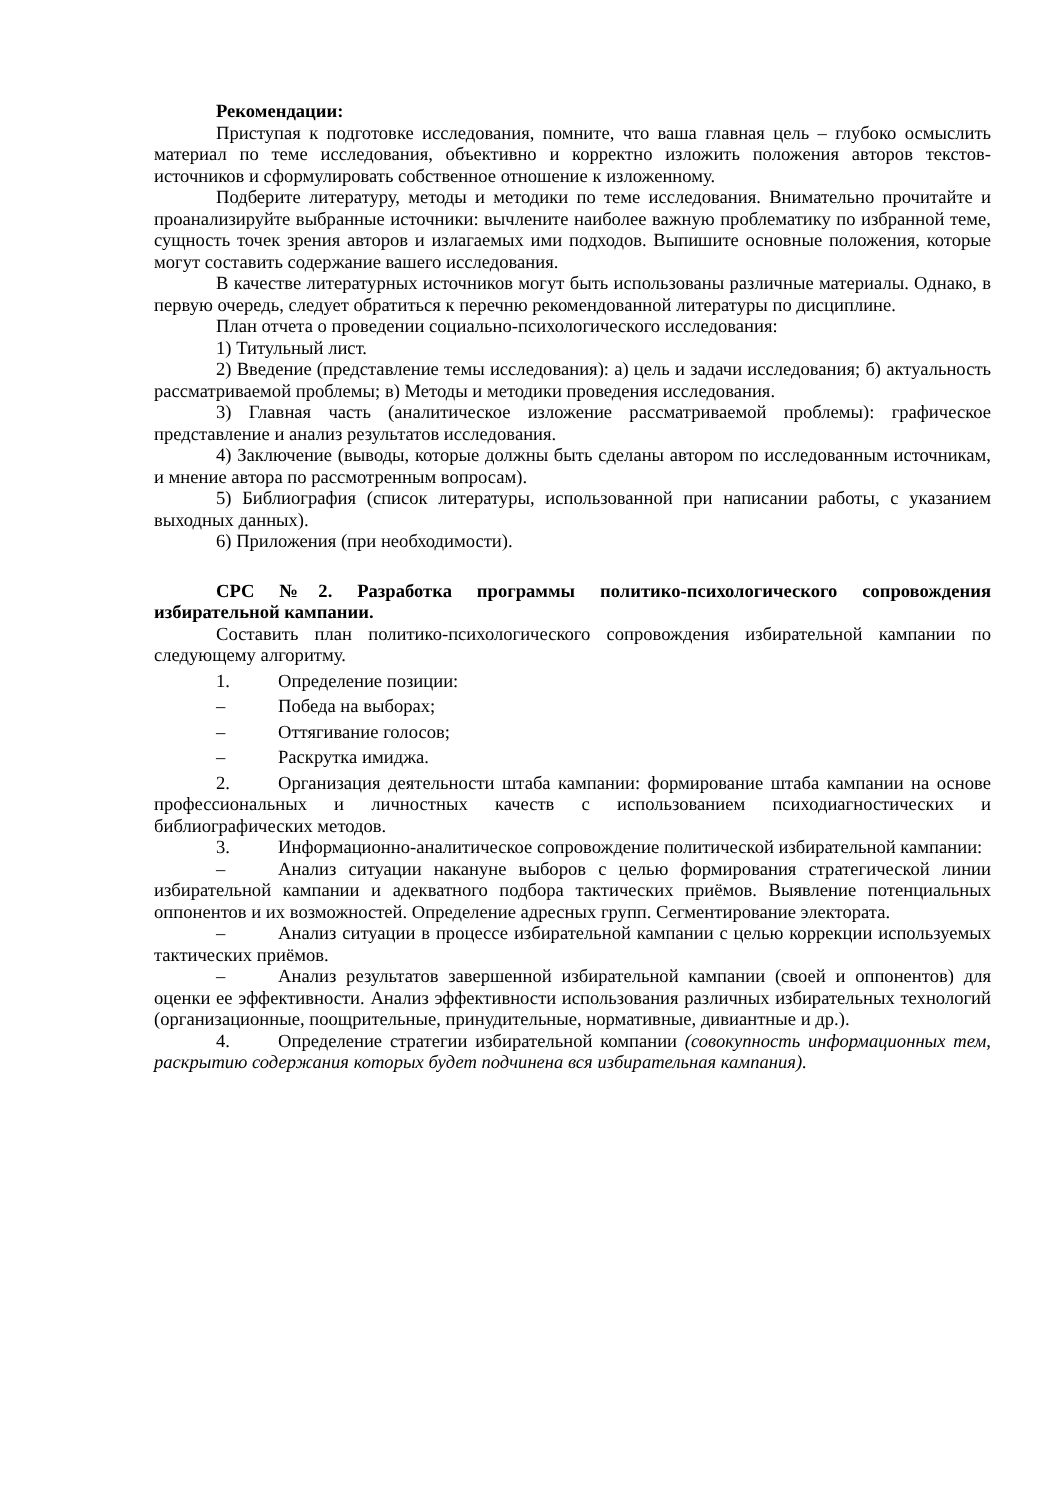Рекомендации:
Приступая к подготовке исследования, помните, что ваша главная цель – глубоко осмыслить материал по теме исследования, объективно и корректно изложить положения авторов текстов-источников и сформулировать собственное отношение к изложенному.
Подберите литературу, методы и методики по теме исследования. Внимательно прочитайте и проанализируйте выбранные источники: вычлените наиболее важную проблематику по избранной теме, сущность точек зрения авторов и излагаемых ими подходов. Выпишите основные положения, которые могут составить содержание вашего исследования.
В качестве литературных источников могут быть использованы различные материалы. Однако, в первую очередь, следует обратиться к перечню рекомендованной литературы по дисциплине.
План отчета о проведении социально-психологического исследования:
1) Титульный лист.
2) Введение (представление темы исследования): а) цель и задачи исследования; б) актуальность рассматриваемой проблемы; в) Методы и методики проведения исследования.
3) Главная часть (аналитическое изложение рассматриваемой проблемы): графическое представление и анализ результатов исследования.
4) Заключение (выводы, которые должны быть сделаны автором по исследованным источникам, и мнение автора по рассмотренным вопросам).
5) Библиография (список литературы, использованной при написании работы, с указанием выходных данных).
6) Приложения (при необходимости).
СРС №2. Разработка программы политико-психологического сопровождения избирательной кампании.
Составить план политико-психологического сопровождения избирательной кампании по следующему алгоритму.
1. Определение позиции:
– Победа на выборах;
– Оттягивание голосов;
– Раскрутка имиджа.
2. Организация деятельности штаба кампании: формирование штаба кампании на основе профессиональных и личностных качеств с использованием психодиагностических и библиографических методов.
3. Информационно-аналитическое сопровождение политической избирательной кампании:
– Анализ ситуации накануне выборов с целью формирования стратегической линии избирательной кампании и адекватного подбора тактических приёмов. Выявление потенциальных оппонентов и их возможностей. Определение адресных групп. Сегментирование электората.
– Анализ ситуации в процессе избирательной кампании с целью коррекции используемых тактических приёмов.
– Анализ результатов завершенной избирательной кампании (своей и оппонентов) для оценки ее эффективности. Анализ эффективности использования различных избирательных технологий (организационные, поощрительные, принудительные, нормативные, дивиантные и др.).
4. Определение стратегии избирательной компании (совокупность информационных тем, раскрытию содержания которых будет подчинена вся избирательная кампания).